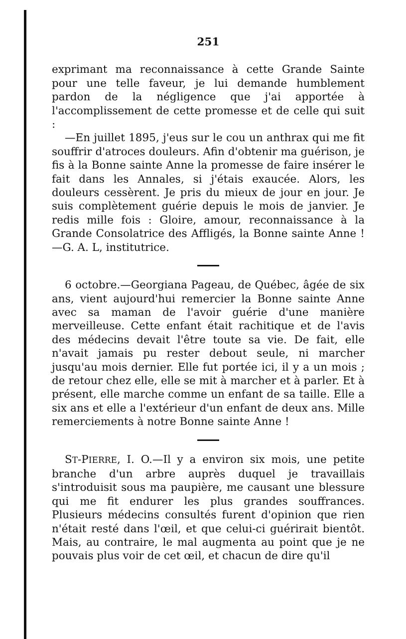251
exprimant ma reconnaissance à cette Grande Sainte pour une telle faveur, je lui demande humblement pardon de la négligence que j'ai apportée à l'accomplissement de cette promesse et de celle qui suit :
—En juillet 1895, j'eus sur le cou un anthrax qui me fit souffrir d'atroces douleurs. Afin d'obtenir ma guérison, je fis à la Bonne sainte Anne la promesse de faire insérer le fait dans les Annales, si j'étais exaucée. Alors, les douleurs cessèrent. Je pris du mieux de jour en jour. Je suis complètement guérie depuis le mois de janvier. Je redis mille fois : Gloire, amour, reconnaissance à la Grande Consolatrice des Affligés, la Bonne sainte Anne !—G. A. L, institutrice.
6 octobre.—Georgiana Pageau, de Québec, âgée de six ans, vient aujourd'hui remercier la Bonne sainte Anne avec sa maman de l'avoir guérie d'une manière merveilleuse. Cette enfant était rachitique et de l'avis des médecins devait l'être toute sa vie. De fait, elle n'avait jamais pu rester debout seule, ni marcher jusqu'au mois dernier. Elle fut portée ici, il y a un mois ; de retour chez elle, elle se mit à marcher et à parler. Et à présent, elle marche comme un enfant de sa taille. Elle a six ans et elle a l'extérieur d'un enfant de deux ans. Mille remerciements à notre Bonne sainte Anne !
ST-PIERRE, I. O.—Il y a environ six mois, une petite branche d'un arbre auprès duquel je travaillais s'introduisit sous ma paupière, me causant une blessure qui me fit endurer les plus grandes souffrances. Plusieurs médecins consultés furent d'opinion que rien n'était resté dans l'œil, et que celui-ci guérirait bientôt. Mais, au contraire, le mal augmenta au point que je ne pouvais plus voir de cet œil, et chacun de dire qu'il